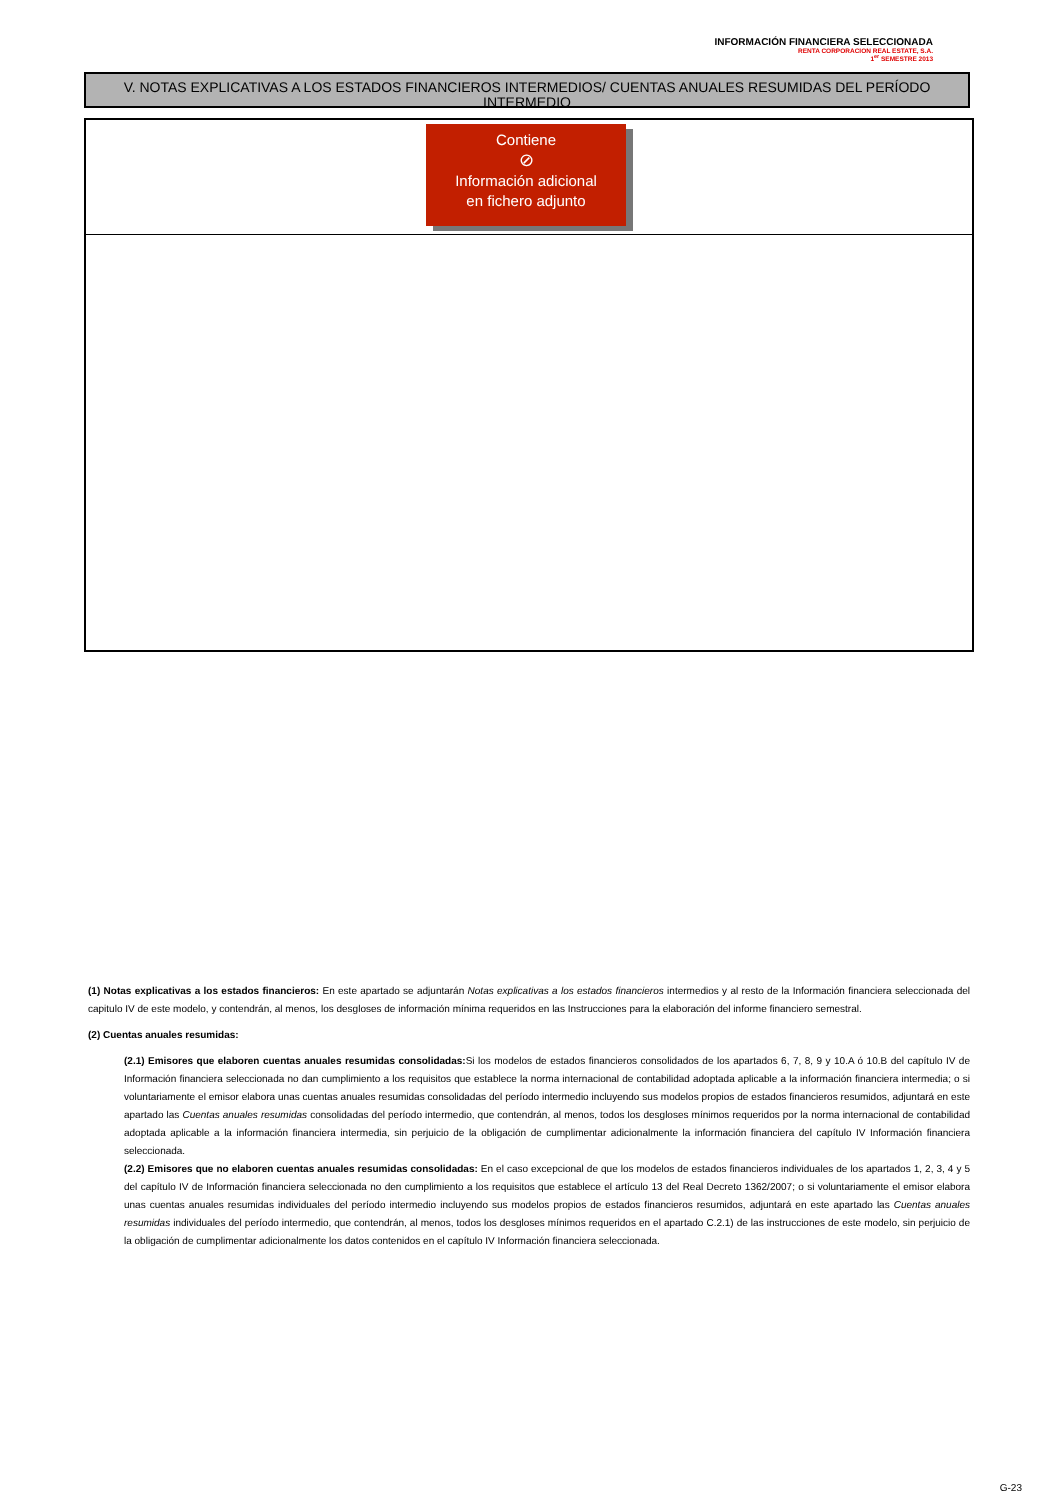INFORMACIÓN FINANCIERA SELECCIONADA
RENTA CORPORACION REAL ESTATE, S.A.
1<sup>er</sup> SEMESTRE 2013
V. NOTAS EXPLICATIVAS A LOS ESTADOS FINANCIEROS INTERMEDIOS/ CUENTAS ANUALES RESUMIDAS DEL PERÍODO INTERMEDIO
Contiene
⊘
Información adicional
en fichero adjunto
(1) Notas explicativas a los estados financieros: En este apartado se adjuntarán Notas explicativas a los estados financieros intermedios y al resto de la Información financiera seleccionada del capitulo IV de este modelo, y contendrán, al menos, los desgloses de información mínima requeridos en las Instrucciones para la elaboración del informe financiero semestral.
(2) Cuentas anuales resumidas:
(2.1) Emisores que elaboren cuentas anuales resumidas consolidadas: Si los modelos de estados financieros consolidados de los apartados 6, 7, 8, 9 y 10.A ó 10.B del capítulo IV de Información financiera seleccionada no dan cumplimiento a los requisitos que establece la norma internacional de contabilidad adoptada aplicable a la información financiera intermedia; o si voluntariamente el emisor elabora unas cuentas anuales resumidas consolidadas del período intermedio incluyendo sus modelos propios de estados financieros resumidos, adjuntará en este apartado las Cuentas anuales resumidas consolidadas del período intermedio, que contendrán, al menos, todos los desgloses mínimos requeridos por la norma internacional de contabilidad adoptada aplicable a la información financiera intermedia, sin perjuicio de la obligación de cumplimentar adicionalmente la información financiera del capítulo IV Información financiera seleccionada.
(2.2) Emisores que no elaboren cuentas anuales resumidas consolidadas: En el caso excepcional de que los modelos de estados financieros individuales de los apartados 1, 2, 3, 4 y 5 del capítulo IV de Información financiera seleccionada no den cumplimiento a los requisitos que establece el artículo 13 del Real Decreto 1362/2007; o si voluntariamente el emisor elabora unas cuentas anuales resumidas individuales del período intermedio incluyendo sus modelos propios de estados financieros resumidos, adjuntará en este apartado las Cuentas anuales resumidas individuales del período intermedio, que contendrán, al menos, todos los desgloses mínimos requeridos en el apartado C.2.1) de las instrucciones de este modelo, sin perjuicio de la obligación de cumplimentar adicionalmente los datos contenidos en el capítulo IV Información financiera seleccionada.
G-23